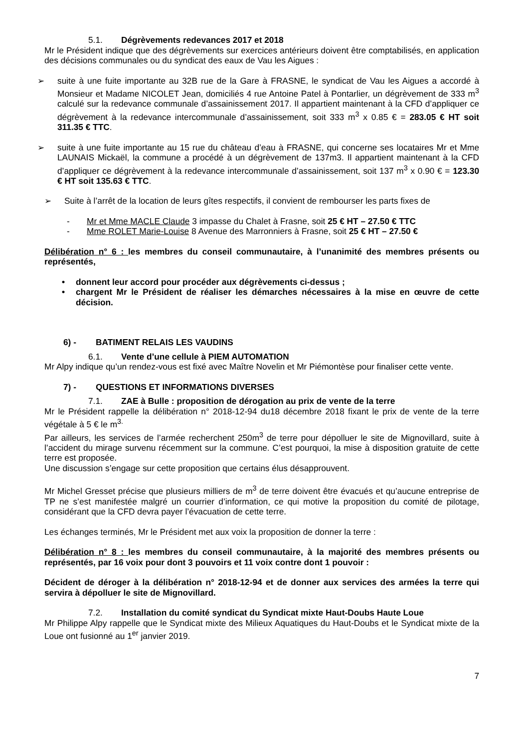5.1. Dégrèvements redevances 2017 et 2018
Mr le Président indique que des dégrèvements sur exercices antérieurs doivent être comptabilisés, en application des décisions communales ou du syndicat des eaux de Vau les Aigues :
➢ suite à une fuite importante au 32B rue de la Gare à FRASNE, le syndicat de Vau les Aigues a accordé à Monsieur et Madame NICOLET Jean, domiciliés 4 rue Antoine Patel à Pontarlier, un dégrèvement de 333 m<sup>3</sup> calculé sur la redevance communale d’assainissement 2017. Il appartient maintenant à la CFD d’appliquer ce dégrèvement à la redevance intercommunale d’assainissement, soit 333 m<sup>3</sup> x 0.85 € = 283.05 € HT soit 311.35 € TTC.
➢ suite à une fuite importante au 15 rue du château d’eau à FRASNE, qui concerne ses locataires Mr et Mme LAUNAIS Mickaël, la commune a procédé à un dégrèvement de 137m3. Il appartient maintenant à la CFD d’appliquer ce dégrèvement à la redevance intercommunale d’assainissement, soit 137 m<sup>3</sup> x 0.90 € = 123.30 € HT soit 135.63 € TTC.
➢ Suite à l’arrêt de la location de leurs gîtes respectifs, il convient de rembourser les parts fixes de
- Mr et Mme MACLE Claude 3 impasse du Chalet à Frasne, soit 25 € HT – 27.50 € TTC
- Mme ROLET Marie-Louise 8 Avenue des Marronniers à Frasne, soit 25 € HT – 27.50 €
Délibération n° 6 : les membres du conseil communautaire, à l’unanimité des membres présents ou représentés,
• donnent leur accord pour procéder aux dégrèvements ci-dessus ;
• chargent Mr le Président de réaliser les démarches nécessaires à la mise en œuvre de cette décision.
6) - BATIMENT RELAIS LES VAUDINS
6.1. Vente d’une cellule à PIEM AUTOMATION
Mr Alpy indique qu’un rendez-vous est fixé avec Maître Novelin et Mr Piémontèse pour finaliser cette vente.
7) - QUESTIONS ET INFORMATIONS DIVERSES
7.1. ZAE à Bulle : proposition de dérogation au prix de vente de la terre
Mr le Président rappelle la délibération n° 2018-12-94 du18 décembre 2018 fixant le prix de vente de la terre végétale à 5 € le m<sup>3.</sup>
Par ailleurs, les services de l’armée recherchent 250m<sup>3</sup> de terre pour dépolluer le site de Mignovillard, suite à l’accident du mirage survenu récemment sur la commune. C’est pourquoi, la mise à disposition gratuite de cette terre est proposée.
Une discussion s’engage sur cette proposition que certains élus désapprouvent.
Mr Michel Gresset précise que plusieurs milliers de m<sup>3</sup> de terre doivent être évacués et qu’aucune entreprise de TP ne s’est manifestée malgré un courrier d’information, ce qui motive la proposition du comité de pilotage, considérant que la CFD devra payer l’évacuation de cette terre.
Les échanges terminés, Mr le Président met aux voix la proposition de donner la terre :
Délibération n° 8 : les membres du conseil communautaire, à la majorité des membres présents ou représentés, par 16 voix pour dont 3 pouvoirs et 11 voix contre dont 1 pouvoir :
Décident de déroger à la délibération n° 2018-12-94 et de donner aux services des armées la terre qui servira à dépolluer le site de Mignovillard.
7.2. Installation du comité syndicat du Syndicat mixte Haut-Doubs Haute Loue
Mr Philippe Alpy rappelle que le Syndicat mixte des Milieux Aquatiques du Haut-Doubs et le Syndicat mixte de la Loue ont fusionné au 1<sup>er</sup> janvier 2019.
7